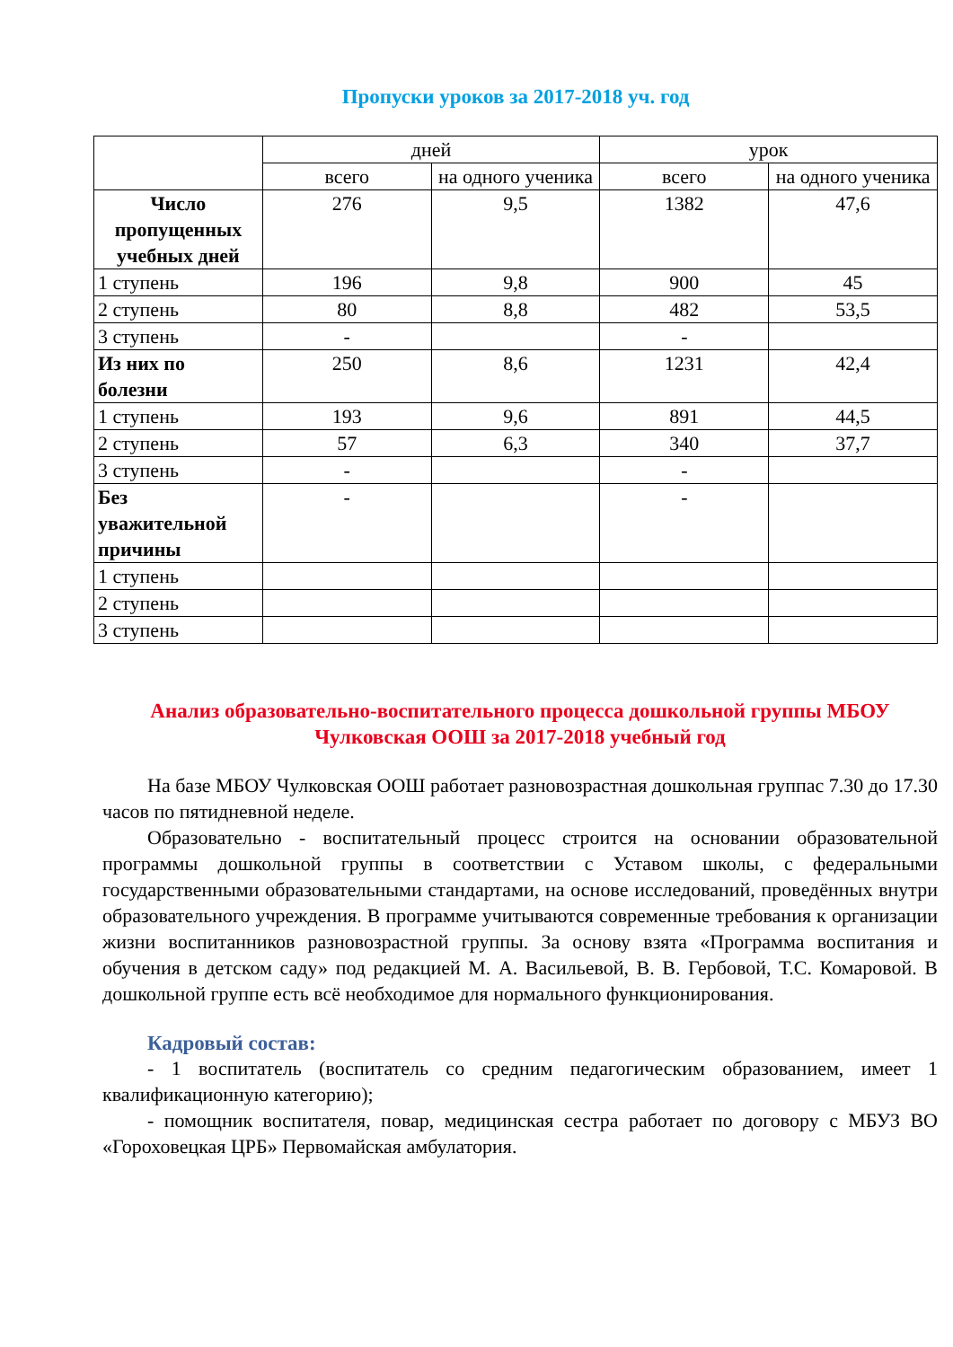Пропуски уроков за 2017-2018 уч. год
| | дней | | урок | |
| --- | --- | --- | --- | --- |
| | всего | на одного ученика | всего | на одного ученика |
| Число пропущенных учебных дней | 276 | 9,5 | 1382 | 47,6 |
| 1 ступень | 196 | 9,8 | 900 | 45 |
| 2 ступень | 80 | 8,8 | 482 | 53,5 |
| 3 ступень | - | | - | |
| Из них по болезни | 250 | 8,6 | 1231 | 42,4 |
| 1 ступень | 193 | 9,6 | 891 | 44,5 |
| 2 ступень | 57 | 6,3 | 340 | 37,7 |
| 3 ступень | - | | - | |
| Без уважительной причины | - | | - | |
| 1 ступень | | | | |
| 2 ступень | | | | |
| 3 ступень | | | | |
Анализ образовательно-воспитательного процесса дошкольной группы МБОУ Чулковская ООШ за 2017-2018 учебный год
На базе МБОУ Чулковская ООШ работает разновозрастная дошкольная группас 7.30 до 17.30 часов по пятидневной неделе.
Образовательно - воспитательный процесс строится на основании образовательной программы дошкольной группы в соответствии с Уставом школы, с федеральными государственными образовательными стандартами, на основе исследований, проведённых внутри образовательного учреждения. В программе учитываются современные требования к организации жизни воспитанников разновозрастной группы. За основу взята «Программа воспитания и обучения в детском саду» под редакцией М. А. Васильевой, В. В. Гербовой, Т.С. Комаровой. В дошкольной группе есть всё необходимое для нормального функционирования.
Кадровый состав:
- 1 воспитатель (воспитатель со средним педагогическим образованием, имеет 1 квалификационную категорию);
- помощник воспитателя, повар, медицинская сестра работает по договору с МБУЗ ВО «Гороховецкая ЦРБ» Первомайская амбулатория.